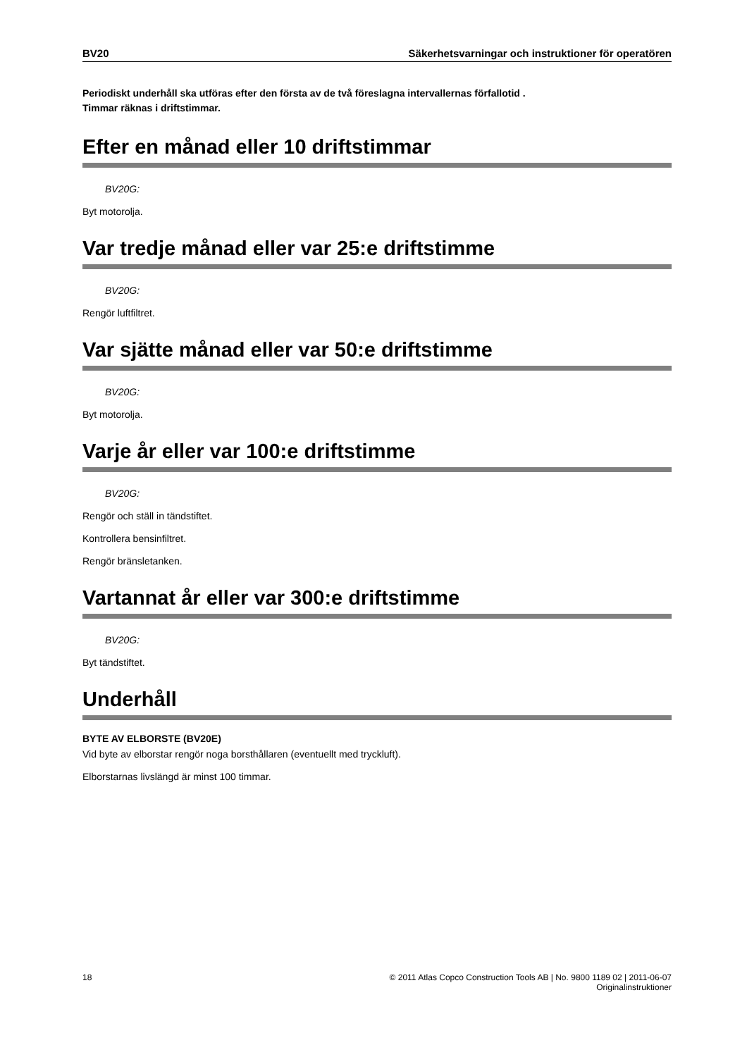BV20 Säkerhetsvarningar och instruktioner för operatören
Periodiskt underhåll ska utföras efter den första av de två föreslagna intervallernas förfallotid .
Timmar räknas i driftstimmar.
Efter en månad eller 10 driftstimmar
BV20G:
Byt motorolja.
Var tredje månad eller var 25:e driftstimme
BV20G:
Rengör luftfiltret.
Var sjätte månad eller var 50:e driftstimme
BV20G:
Byt motorolja.
Varje år eller var 100:e driftstimme
BV20G:
Rengör och ställ in tändstiftet.
Kontrollera bensinfiltret.
Rengör bränsletanken.
Vartannat år eller var 300:e driftstimme
BV20G:
Byt tändstiftet.
Underhåll
BYTE AV ELBORSTE (BV20E)
Vid byte av elborstar rengör noga borsthållaren (eventuellt med tryckluft).
Elborstarnas livslängd är minst 100 timmar.
18 © 2011 Atlas Copco Construction Tools AB | No. 9800 1189 02 | 2011-06-07
Originalinstruktioner